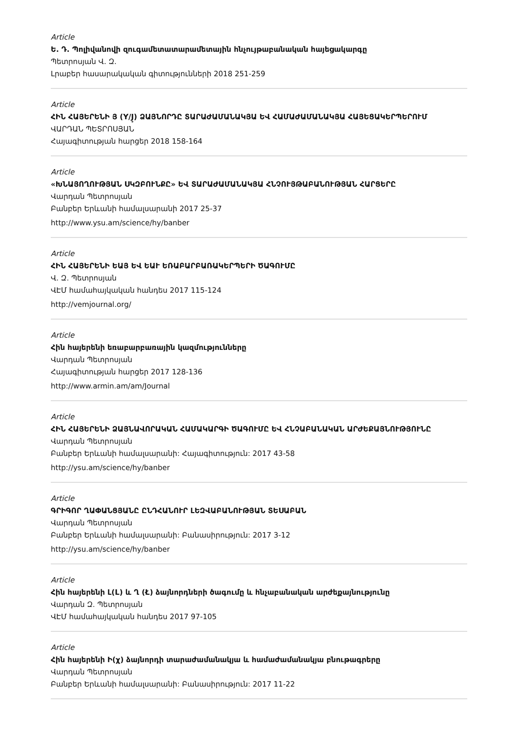Article
Ե. Դ. Պոլիվանովի զուգամետատարամետային հնչույթաբանական հայեցակարգը
Պետրոսյան Վ. Զ.
Լրաբեր հասարակական գիտությունների 2018 251-259
Article
ՀԻՆ ՀԱՅԵՐԵՆԻ Յ (Y/J̥) ՁԱՅՆՈՐԴԸ ՏԱՐԱԺԱՄԱՆԱԿՅԱ ԵՎ ՀԱՄԱԺԱՄԱՆԱԿՅԱ ՀԱՅԵՑԱԿԵՐՊԵՐՈՒՄ
ՎԱՐԴԱՆ ՊԵՏՐՈՍՅԱՆ
Հայագիտության հարցեր 2018 158-164
Article
«ԽՆԱՅՈՂՈՒԹՅԱՆ ՍԿԶԲՈՒՆՔԸ» ԵՎ ՏԱՐԱԺԱՄԱՆԱԿՅԱ ՀՆՉՈՒՅԹԱԲԱՆՈՒԹՅԱՆ ՀԱՐՑԵՐԸ
Վարդան Պետրոսյան
Բանբեր Երևանի համալսարանի 2017 25-37
http://www.ysu.am/science/hy/banber
Article
ՀԻՆ ՀԱՅԵՐԵՆԻ ԵԱՅ ԵՎ ԵԱՒ ԵՌԱԲԱՐԲԱՌԱԿԵՐՊԵՐԻ ԾԱԳՈՒՄԸ
Վ. Զ. Պետրոսյան
ՎԷՄ համահայկական հանդես 2017 115-124
http://vemjournal.org/
Article
Հին հայերենի եռաբարբառային կազմությունները
Վարդան Պետրոսյան
Հայագիտության հարցեր 2017 128-136
http://www.armin.am/am/Journal
Article
ՀԻՆ ՀԱՅԵՐԵՆԻ ՁԱՅՆԱՎՈՐԱԿԱՆ ՀԱՄԱԿԱՐԳԻ ԾԱԳՈՒՄԸ ԵՎ ՀՆՉԱԲԱՆԱԿԱՆ ԱՐԺԵՔԱՅՆՈՒԹՅՈՒՆԸ
Վարդան Պետրոսյան
Բանբեր Երևանի համալսարանի: Հայագիտություն: 2017 43-58
http://ysu.am/science/hy/banber
Article
ԳՐԻԳՈՐ ՂԱՓԱՆՑՅԱՆԸ ԸՆԴՀԱՆՈՒՐ ԼԵԶՎԱԲԱՆՈՒԹՅԱՆ ՏԵՍԱԲԱՆ
Վարդան Պետրոսյան
Բանբեր Երևանի համալսարանի: Բանասիրություն: 2017 3-12
http://ysu.am/science/hy/banber
Article
Հին հայերենի Լ(L) և Ղ (Ł) ձայնորդների ծագումը և հնչաբանական արժեքայնությունը
Վարդան Զ. Պետրոսյան
ՎԷՄ համահայկական հանդես 2017 97-105
Article
Հին հայերենի Ի(χ̹) ձայնորդի տարաժամանակյա և համաժամանակյա բնութագրերը
Վարդան Պետրոսյան
Բանբեր Երևանի համալսարանի: Բանասիրություն: 2017 11-22